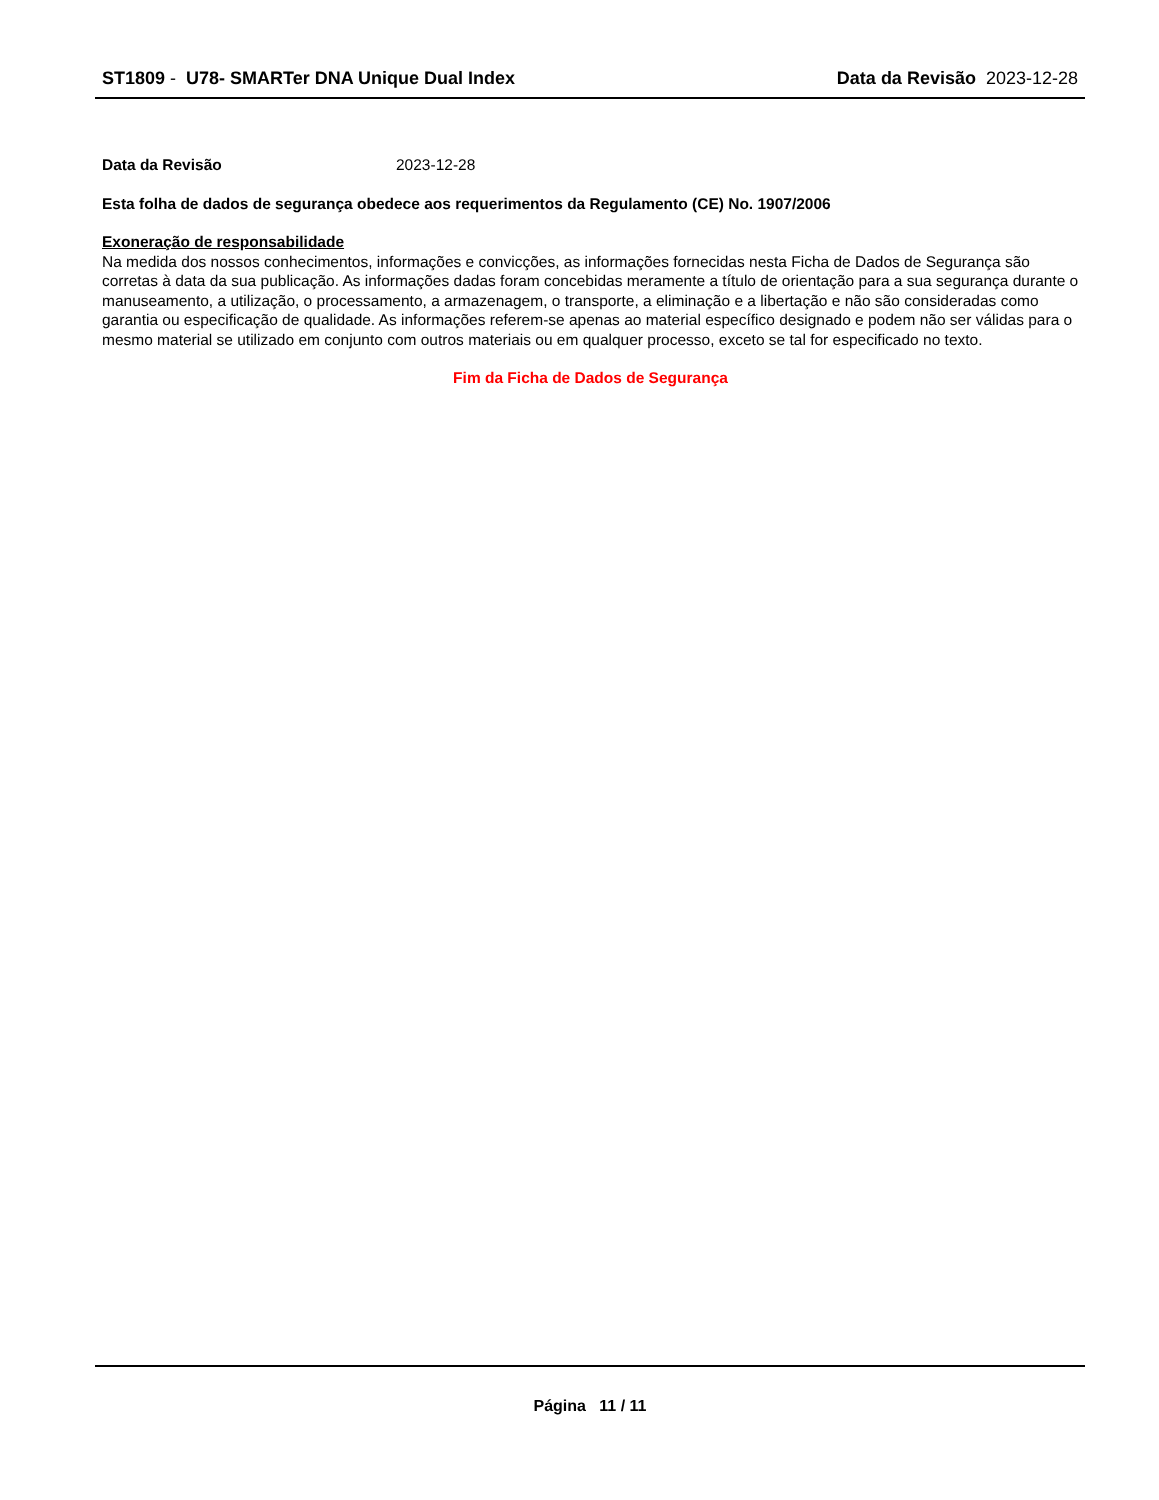ST1809 - U78- SMARTer DNA Unique Dual Index
Data da Revisão 2023-12-28
Data da Revisão 2023-12-28
Esta folha de dados de segurança obedece aos requerimentos da Regulamento (CE) No. 1907/2006
Exoneração de responsabilidade
Na medida dos nossos conhecimentos, informações e convicções, as informações fornecidas nesta Ficha de Dados de Segurança são corretas à data da sua publicação. As informações dadas foram concebidas meramente a título de orientação para a sua segurança durante o manuseamento, a utilização, o processamento, a armazenagem, o transporte, a eliminação e a libertação e não são consideradas como garantia ou especificação de qualidade. As informações referem-se apenas ao material específico designado e podem não ser válidas para o mesmo material se utilizado em conjunto com outros materiais ou em qualquer processo, exceto se tal for especificado no texto.
Fim da Ficha de Dados de Segurança
Página 11 / 11